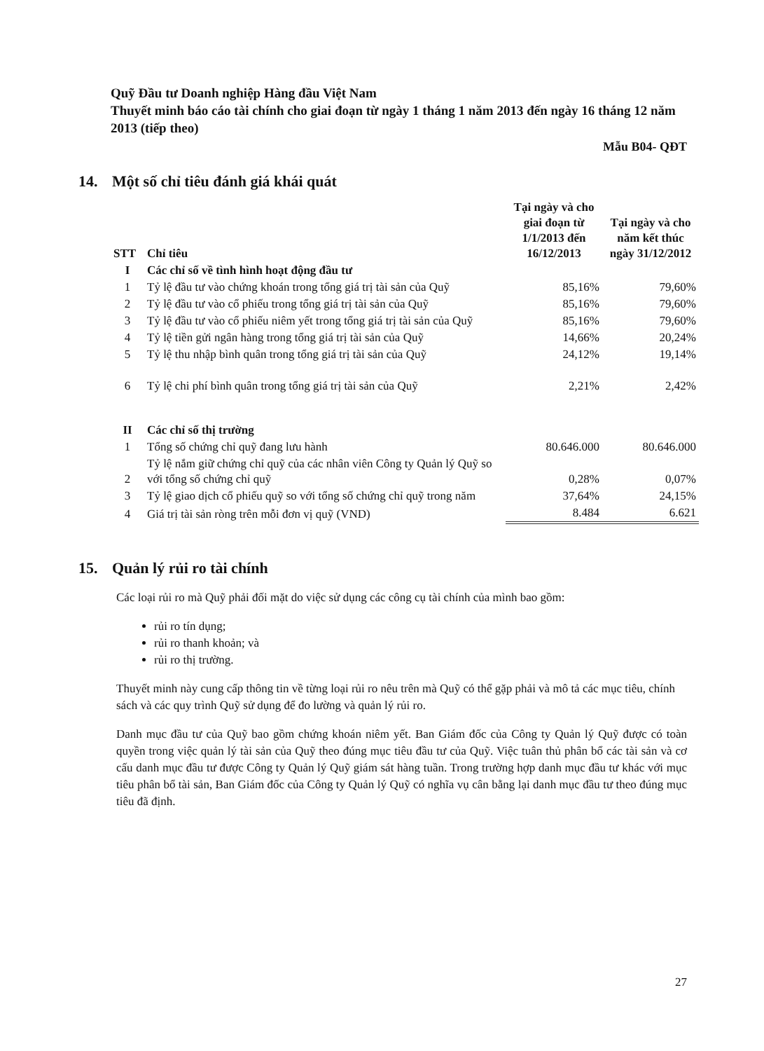Quỹ Đầu tư Doanh nghiệp Hàng đầu Việt Nam
Thuyết minh báo cáo tài chính cho giai đoạn từ ngày 1 tháng 1 năm 2013 đến ngày 16 tháng 12 năm 2013 (tiếp theo)
Mẫu B04- QĐT
14. Một số chỉ tiêu đánh giá khái quát
| STT | Chỉ tiêu | Tại ngày và cho giai đoạn từ 1/1/2013 đến 16/12/2013 | Tại ngày và cho năm kết thúc ngày 31/12/2012 |
| --- | --- | --- | --- |
| I | Các chỉ số về tình hình hoạt động đầu tư | | |
| 1 | Tỷ lệ đầu tư vào chứng khoán trong tổng giá trị tài sản của Quỹ | 85,16% | 79,60% |
| 2 | Tỷ lệ đầu tư vào cổ phiếu trong tổng giá trị tài sản của Quỹ | 85,16% | 79,60% |
| 3 | Tỷ lệ đầu tư vào cổ phiếu niêm yết trong tổng giá trị tài sản của Quỹ | 85,16% | 79,60% |
| 4 | Tỷ lệ tiền gửi ngân hàng trong tổng giá trị tài sản của Quỹ | 14,66% | 20,24% |
| 5 | Tỷ lệ thu nhập bình quân trong tổng giá trị tài sản của Quỹ | 24,12% | 19,14% |
| 6 | Tỷ lệ chi phí bình quân trong tổng giá trị tài sản của Quỹ | 2,21% | 2,42% |
| II | Các chỉ số thị trường | | |
| 1 | Tổng số chứng chỉ quỹ đang lưu hành | 80.646.000 | 80.646.000 |
| 2 | Tỷ lệ nắm giữ chứng chỉ quỹ của các nhân viên Công ty Quản lý Quỹ so với tổng số chứng chỉ quỹ | 0,28% | 0,07% |
| 3 | Tỷ lệ giao dịch cổ phiếu quỹ so với tổng số chứng chỉ quỹ trong năm | 37,64% | 24,15% |
| 4 | Giá trị tài sản ròng trên mỗi đơn vị quỹ (VND) | 8.484 | 6.621 |
15. Quản lý rủi ro tài chính
Các loại rủi ro mà Quỹ phải đối mặt do việc sử dụng các công cụ tài chính của mình bao gồm:
rủi ro tín dụng;
rủi ro thanh khoản; và
rủi ro thị trường.
Thuyết minh này cung cấp thông tin về từng loại rủi ro nêu trên mà Quỹ có thể gặp phải và mô tả các mục tiêu, chính sách và các quy trình Quỹ sử dụng để đo lường và quản lý rủi ro.
Danh mục đầu tư của Quỹ bao gồm chứng khoán niêm yết. Ban Giám đốc của Công ty Quản lý Quỹ được có toàn quyền trong việc quản lý tài sản của Quỹ theo đúng mục tiêu đầu tư của Quỹ. Việc tuân thủ phân bổ các tài sản và cơ cấu danh mục đầu tư được Công ty Quản lý Quỹ giám sát hàng tuần. Trong trường hợp danh mục đầu tư khác với mục tiêu phân bổ tài sản, Ban Giám đốc của Công ty Quản lý Quỹ có nghĩa vụ cân bằng lại danh mục đầu tư theo đúng mục tiêu đã định.
27